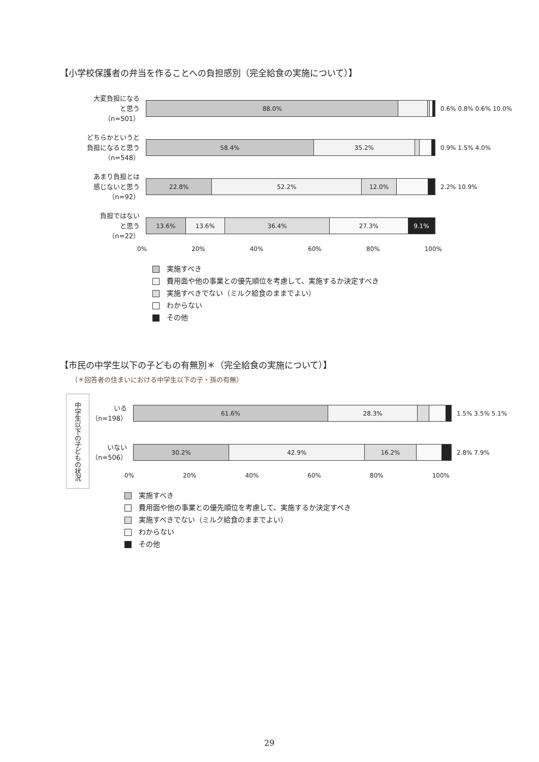【小学校保護者の弁当を作ることへの負担感別（完全給食の実施について）】
大変負担になる
と思う
（n=501）
88.0%
0.6% 0.8% 0.6% 10.0%
どちらかというと
負担になると思う
（n=548）
58.4% 35.2%
0.9% 1.5% 4.0%
あまり負担とは
感じないと思う
（n=92）
22.8% 52.2% 12.0%
2.2% 10.9%
負担ではない
と思う
（n=22）
13.6% 13.6% 36.4% 27.3% 9.1%
0% 20% 40% 60% 80% 100%
実施すべき
費用面や他の事業との優先順位を考慮して、実施するか決定すべき
実施すべきでない（ミルク給食のままでよい）
わからない
その他
【市民の中学生以下の子どもの有無別＊（完全給食の実施について）】
（＊回答者の住まいにおける中学生以下の子・孫の有無）
中学生以下の子どもの状況
いる
（n=198）
61.6% 28.3%
1.5% 3.5% 5.1%
いない
（n=506）
30.2% 42.9% 16.2%
2.8% 7.9%
0% 20% 40% 60% 80% 100%
実施すべき
費用面や他の事業との優先順位を考慮して、実施するか決定すべき
実施すべきでない（ミルク給食のままでよい）
わからない
その他
29